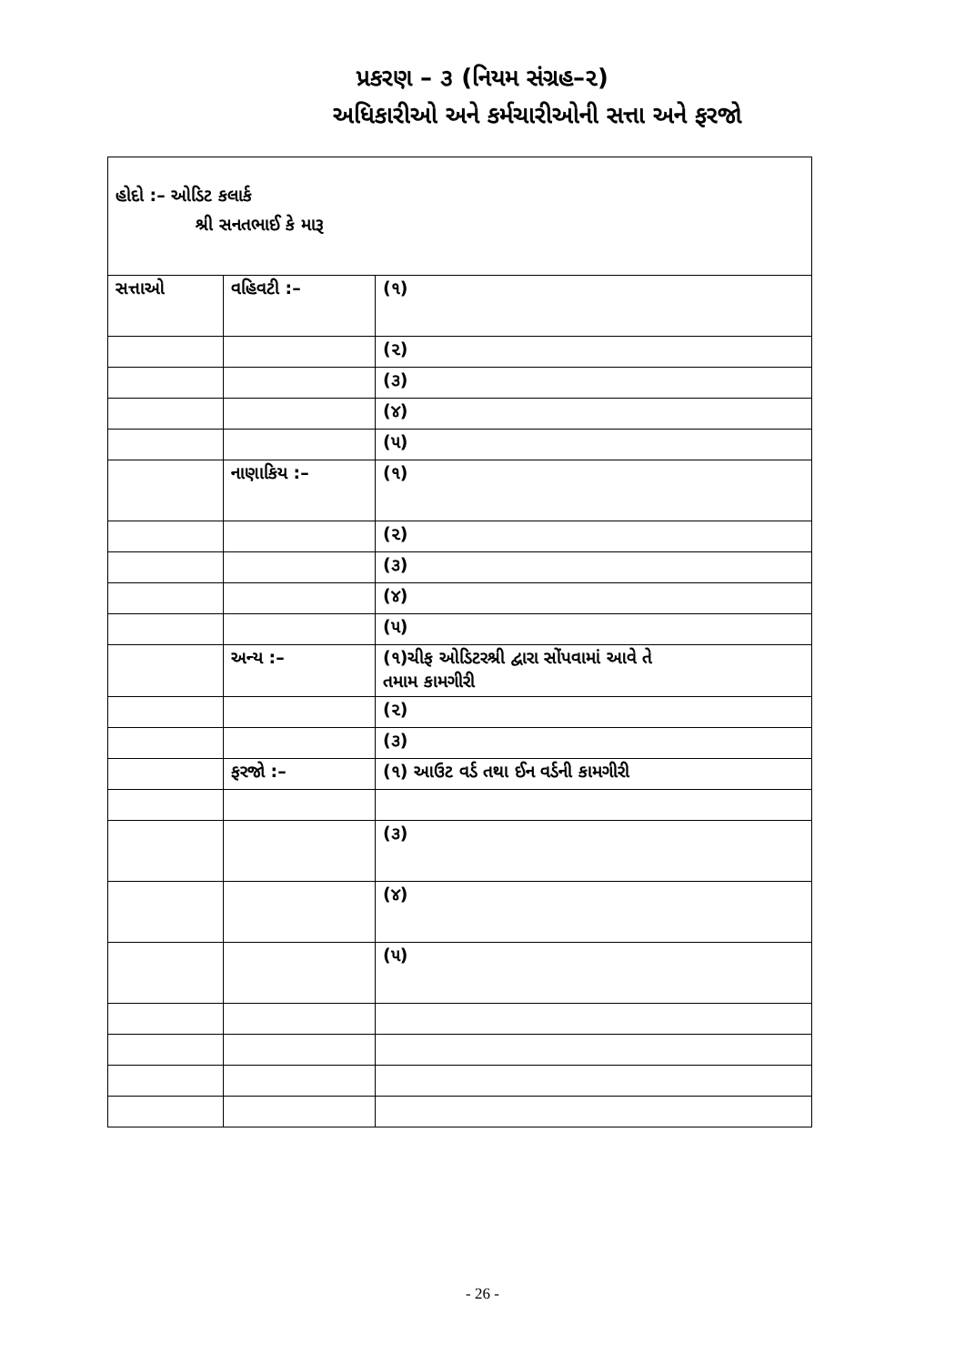પ્રકરણ – ૩ (નિયમ સંગ્રહ–૨)
અધિકારીઓ અને કર્મચારીઓની સત્તા અને ફરજો
હોદો :– ઓડિટ કલાર્ક
શ્રી સનતભાઈ કે મારૂ
| સત્તાઓ | વહિવટી :– | (૧) |
| | | (૨) |
| | | (૩) |
| | | (૪) |
| | | (૫) |
| | નાણાકિય :– | (૧) |
| | | (૨) |
| | | (૩) |
| | | (૪) |
| | | (૫) |
| | અન્ય :– | (૧)ચીફ ઓડિટરશ્રી દ્વારા સોંપવામાં આવે તે તમામ કામગીરી |
| | | (૨) |
| | | (૩) |
| | ફરજો :– | (૧) આઉટ વર્ડ તથા ઈન વર્ડની કામગીરી |
| | | (૩) |
| | | (૪) |
| | | (૫) |
- 26 -